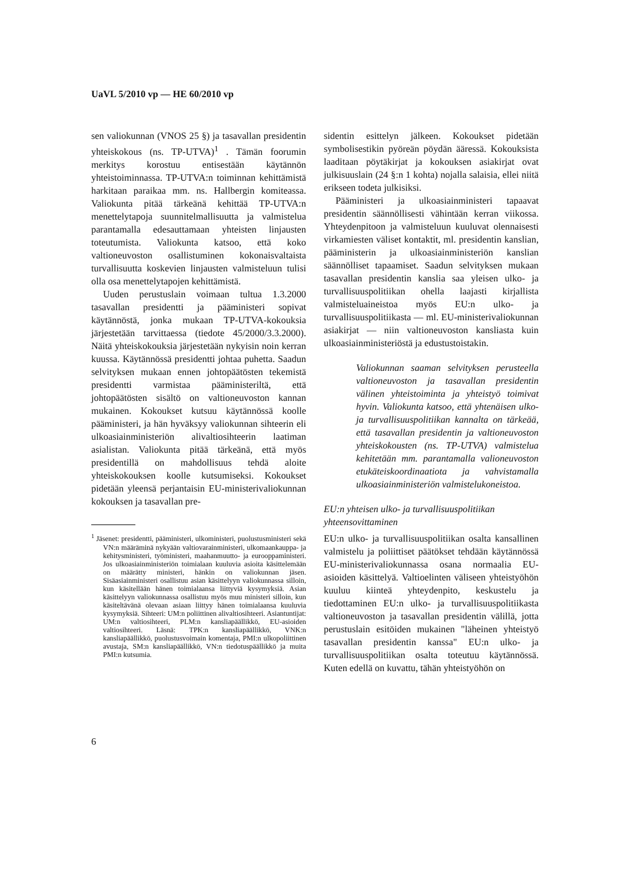UaVL 5/2010 vp — HE 60/2010 vp
sen valiokunnan (VNOS 25 §) ja tasavallan presidentin yhteiskokous (ns. TP-UTVA)<sup>1</sup> . Tämän foorumin merkitys korostuu entisestään käytännön yhteistoiminnassa. TP-UTVA:n toiminnan kehittämistä harkitaan paraikaa mm. ns. Hallbergin komiteassa. Valiokunta pitää tärkeänä kehittää TP-UTVA:n menettelytapoja suunnitelmallisuutta ja valmistelua parantamalla edesauttamaan yhteisten linjausten toteutumista. Valiokunta katsoo, että koko valtioneuvoston osallistuminen kokonaisvaltaista turvallisuutta koskevien linjausten valmisteluun tulisi olla osa menettelytapojen kehittämistä.
Uuden perustuslain voimaan tultua 1.3.2000 tasavallan presidentti ja pääministeri sopivat käytännöstä, jonka mukaan TP-UTVA-kokouksia järjestetään tarvittaessa (tiedote 45/2000/3.3.2000). Näitä yhteiskokouksia järjestetään nykyisin noin kerran kuussa. Käytännössä presidentti johtaa puhetta. Saadun selvityksen mukaan ennen johtopäätösten tekemistä presidentti varmistaa pääministeriltä, että johtopäätösten sisältö on valtioneuvoston kannan mukainen. Kokoukset kutsuu käytännössä koolle pääministeri, ja hän hyväksyy valiokunnan sihteerin eli ulkoasiainministeriön alivaltiosihteerin laatiman asialistan. Valiokunta pitää tärkeänä, että myös presidentillä on mahdollisuus tehdä aloite yhteiskokouksen koolle kutsumiseksi. Kokoukset pidetään yleensä perjantaisin EU-ministerivaliokunnan kokouksen ja tasavallan pre-
<sup>1</sup> Jäsenet: presidentti, pääministeri, ulkoministeri, puolustusministeri sekä VN:n määräminä nykyään valtiovarainministeri, ulkomaankauppa- ja kehitysministeri, työministeri, maahanmuutto- ja eurooppaministeri. Jos ulkoasiainministeriön toimialaan kuuluvia asioita käsittelemään on määrätty ministeri, hänkin on valiokunnan jäsen. Sisäasiainministeri osallistuu asian käsittelyyn valiokunnassa silloin, kun käsitellään hänen toimialaansa liittyviä kysymyksiä. Asian käsittelyyn valiokunnassa osallistuu myös muu ministeri silloin, kun käsiteltävänä olevaan asiaan liittyy hänen toimialaansa kuuluvia kysymyksiä. Sihteeri: UM:n poliittinen alivaltiosihteeri. Asiantuntijat: UM:n valtiosihteeri, PLM:n kansliapäällikkö, EU-asioiden valtiosihteeri. Läsnä: TPK:n kansliapäällikkö, VNK:n kansliapäällikkö, puolustusvoimain komentaja, PMI:n ulkopoliittinen avustaja, SM:n kansliapäällikkö, VN:n tiedotuspäällikkö ja muita PMI:n kutsumia.
sidentin esittelyn jälkeen. Kokoukset pidetään symbolisestikin pyöreän pöydän ääressä. Kokouksista laaditaan pöytäkirjat ja kokouksen asiakirjat ovat julkisuuslain (24 §:n 1 kohta) nojalla salaisia, ellei niitä erikseen todeta julkisiksi.
Pääministeri ja ulkoasiainministeri tapaavat presidentin säännöllisesti vähintään kerran viikossa. Yhteydenpitoon ja valmisteluun kuuluvat olennaisesti virkamiesten väliset kontaktit, ml. presidentin kanslian, pääministerin ja ulkoasiainministeriön kanslian säännölliset tapaamiset. Saadun selvityksen mukaan tasavallan presidentin kanslia saa yleisen ulko- ja turvallisuuspolitiikan ohella laajasti kirjallista valmisteluaineistoa myös EU:n ulko- ja turvallisuuspolitiikasta — ml. EU-ministerivaliokunnan asiakirjat — niin valtioneuvoston kansliasta kuin ulkoasiainministeriöstä ja edustustoistakin.
Valiokunnan saaman selvityksen perusteella valtioneuvoston ja tasavallan presidentin välinen yhteistoiminta ja yhteistyö toimivat hyvin. Valiokunta katsoo, että yhtenäisen ulko- ja turvallisuuspolitiikan kannalta on tärkeää, että tasavallan presidentin ja valtioneuvoston yhteiskokousten (ns. TP-UTVA) valmistelua kehitetään mm. parantamalla valioneuvoston etukäteiskoordinaatiota ja vahvistamalla ulkoasiainministeriön valmistelukoneistoa.
EU:n yhteisen ulko- ja turvallisuuspolitiikan yhteensovittaminen
EU:n ulko- ja turvallisuuspolitiikan osalta kansallinen valmistelu ja poliittiset päätökset tehdään käytännössä EU-ministerivaliokunnassa osana normaalia EU-asioiden käsittelyä. Valtioelinten väliseen yhteistyöhön kuuluu kiinteä yhteydenpito, keskustelu ja tiedottaminen EU:n ulko- ja turvallisuuspolitiikasta valtioneuvoston ja tasavallan presidentin välillä, jotta perustuslain esitöiden mukainen "läheinen yhteistyö tasavallan presidentin kanssa" EU:n ulko- ja turvallisuuspolitiikan osalta toteutuu käytännössä. Kuten edellä on kuvattu, tähän yhteistyöhön on
6